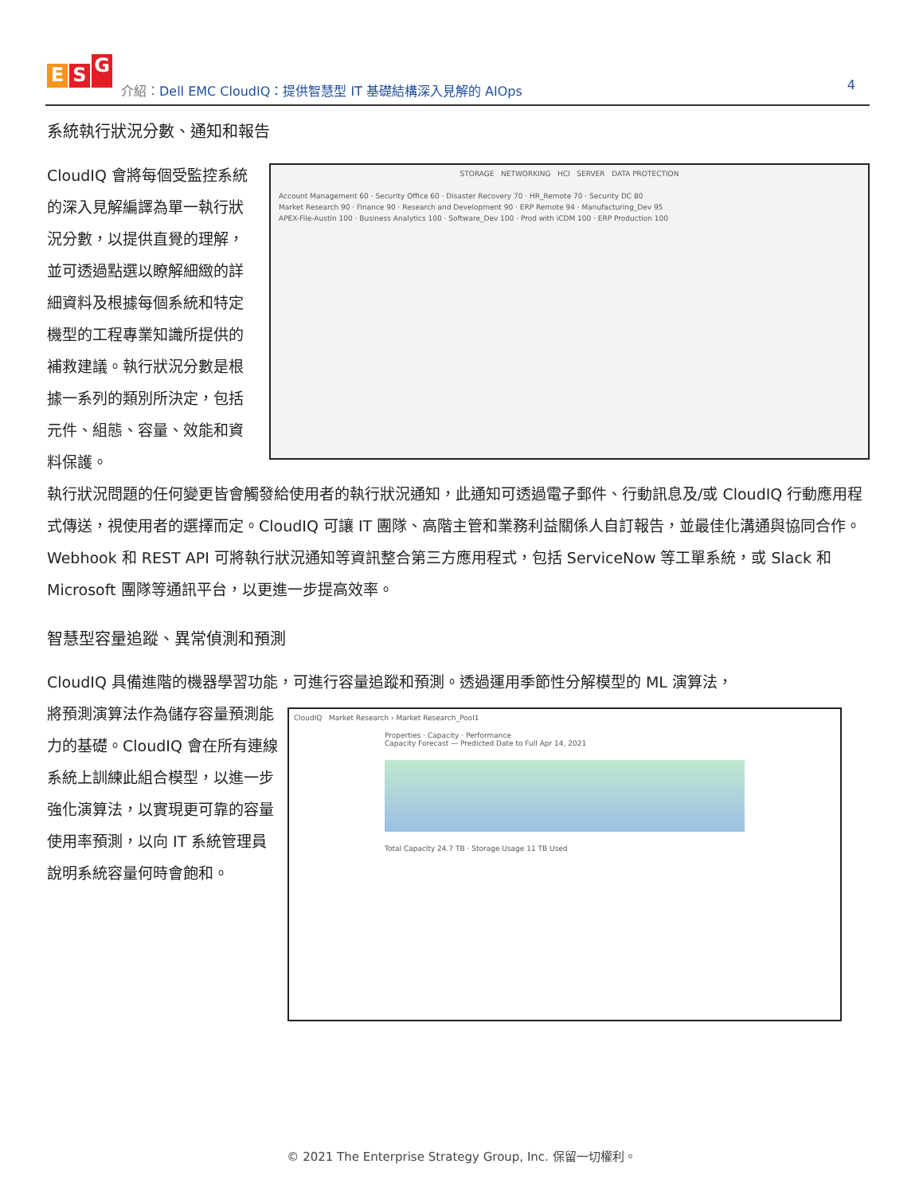E S G
介紹：Dell EMC CloudIQ：提供智慧型 IT 基礎結構深入見解的 AIOps
4
系統執行狀況分數、通知和報告
CloudIQ 會將每個受監控系統的深入見解編譯為單一執行狀況分數，以提供直覺的理解，並可透過點選以瞭解細緻的詳細資料及根據每個系統和特定機型的工程專業知識所提供的補救建議。執行狀況分數是根據一系列的類別所決定，包括元件、組態、容量、效能和資料保護。
STORAGE NETWORKING HCI SERVER DATA PROTECTION
Account Management 60 · Security Office 60 · Disaster Recovery 70 · HR_Remote 70 · Security DC 80
Market Research 90 · Finance 90 · Research and Development 90 · ERP Remote 94 · Manufacturing_Dev 95
APEX-File-Austin 100 · Business Analytics 100 · Software_Dev 100 · Prod with iCDM 100 · ERP Production 100
執行狀況問題的任何變更皆會觸發給使用者的執行狀況通知，此通知可透過電子郵件、行動訊息及/或 CloudIQ 行動應用程式傳送，視使用者的選擇而定。CloudIQ 可讓 IT 團隊、高階主管和業務利益關係人自訂報告，並最佳化溝通與協同合作。Webhook 和 REST API 可將執行狀況通知等資訊整合第三方應用程式，包括 ServiceNow 等工單系統，或 Slack 和 Microsoft 團隊等通訊平台，以更進一步提高效率。
智慧型容量追蹤、異常偵測和預測
CloudIQ 具備進階的機器學習功能，可進行容量追蹤和預測。透過運用季節性分解模型的 ML 演算法，
將預測演算法作為儲存容量預測能力的基礎。CloudIQ 會在所有連線系統上訓練此組合模型，以進一步強化演算法，以實現更可靠的容量使用率預測，以向 IT 系統管理員說明系統容量何時會飽和。
CloudIQ Market Research › Market Research_Pool1
Properties · Capacity · Performance
Capacity Forecast — Predicted Date to Full Apr 14, 2021
Total Capacity 24.7 TB · Storage Usage 11 TB Used
© 2021 The Enterprise Strategy Group, Inc. 保留一切權利。